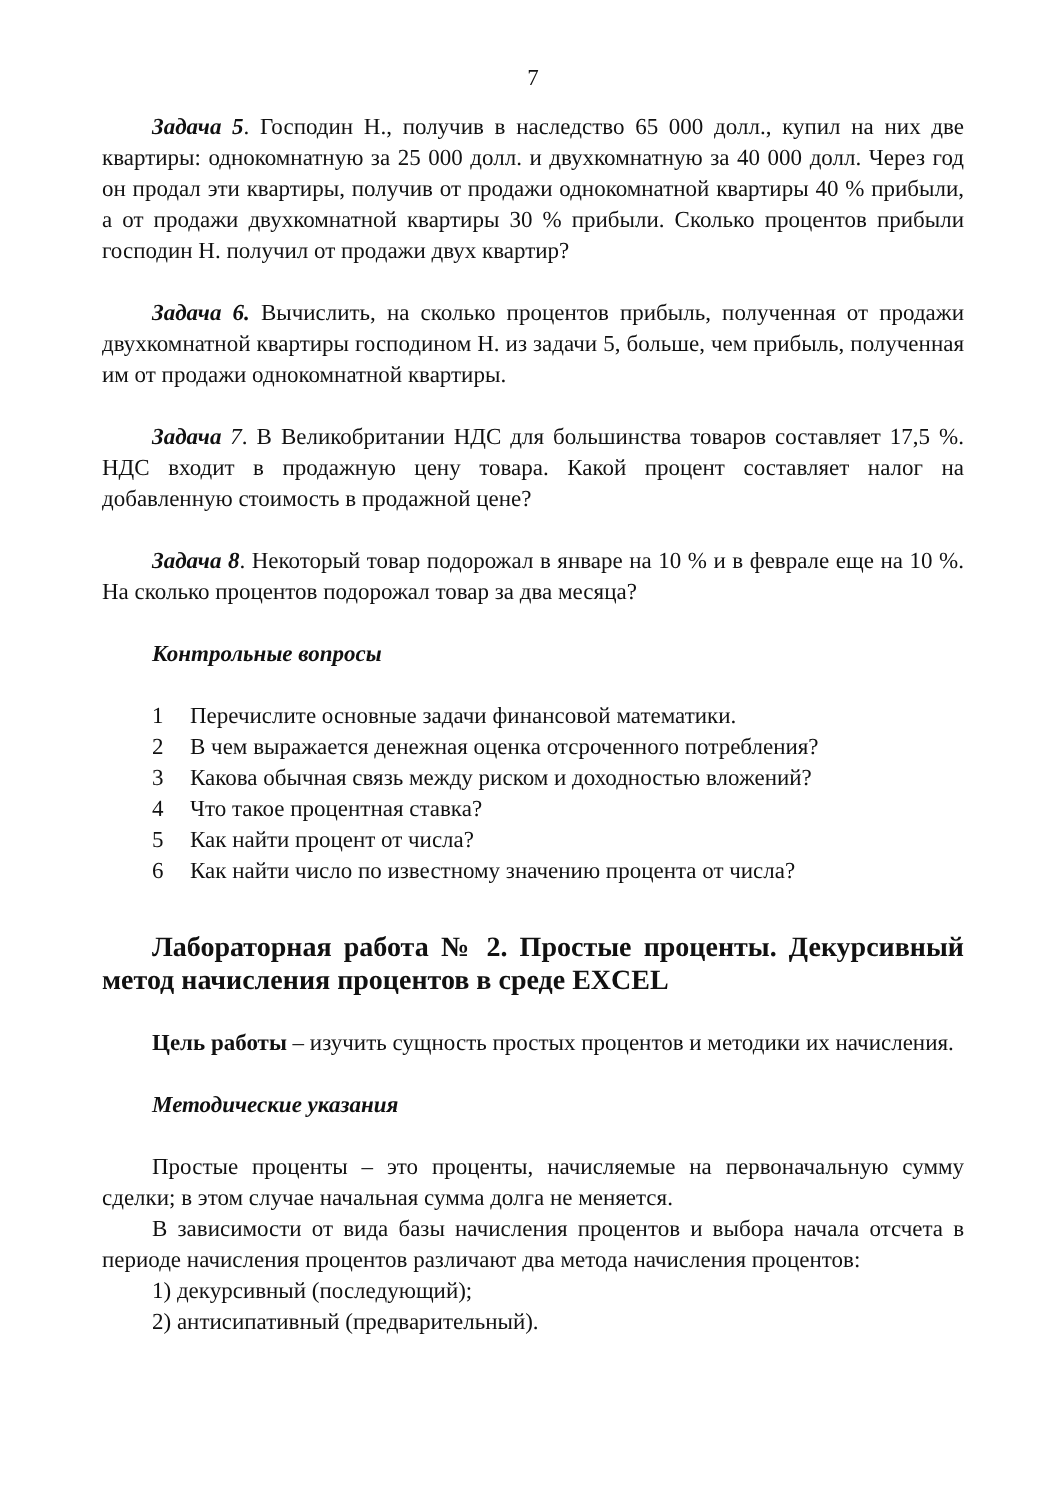7
Задача 5. Господин Н., получив в наследство 65 000 долл., купил на них две квартиры: однокомнатную за 25 000 долл. и двухкомнатную за 40 000 долл. Через год он продал эти квартиры, получив от продажи однокомнатной квартиры 40 % прибыли, а от продажи двухкомнатной квартиры 30 % прибыли. Сколько процентов прибыли господин Н. получил от продажи двух квартир?
Задача 6. Вычислить, на сколько процентов прибыль, полученная от продажи двухкомнатной квартиры господином Н. из задачи 5, больше, чем прибыль, полученная им от продажи однокомнатной квартиры.
Задача 7. В Великобритании НДС для большинства товаров составляет 17,5 %. НДС входит в продажную цену товара. Какой процент составляет налог на добавленную стоимость в продажной цене?
Задача 8. Некоторый товар подорожал в январе на 10 % и в феврале еще на 10 %. На сколько процентов подорожал товар за два месяца?
Контрольные вопросы
1 Перечислите основные задачи финансовой математики.
2 В чем выражается денежная оценка отсроченного потребления?
3 Какова обычная связь между риском и доходностью вложений?
4 Что такое процентная ставка?
5 Как найти процент от числа?
6 Как найти число по известному значению процента от числа?
Лабораторная работа № 2. Простые проценты. Декурсивный метод начисления процентов в среде EXCEL
Цель работы – изучить сущность простых процентов и методики их начисления.
Методические указания
Простые проценты – это проценты, начисляемые на первоначальную сумму сделки; в этом случае начальная сумма долга не меняется.
В зависимости от вида базы начисления процентов и выбора начала отсчета в периоде начисления процентов различают два метода начисления процентов:
1) декурсивный (последующий);
2) антисипативный (предварительный).